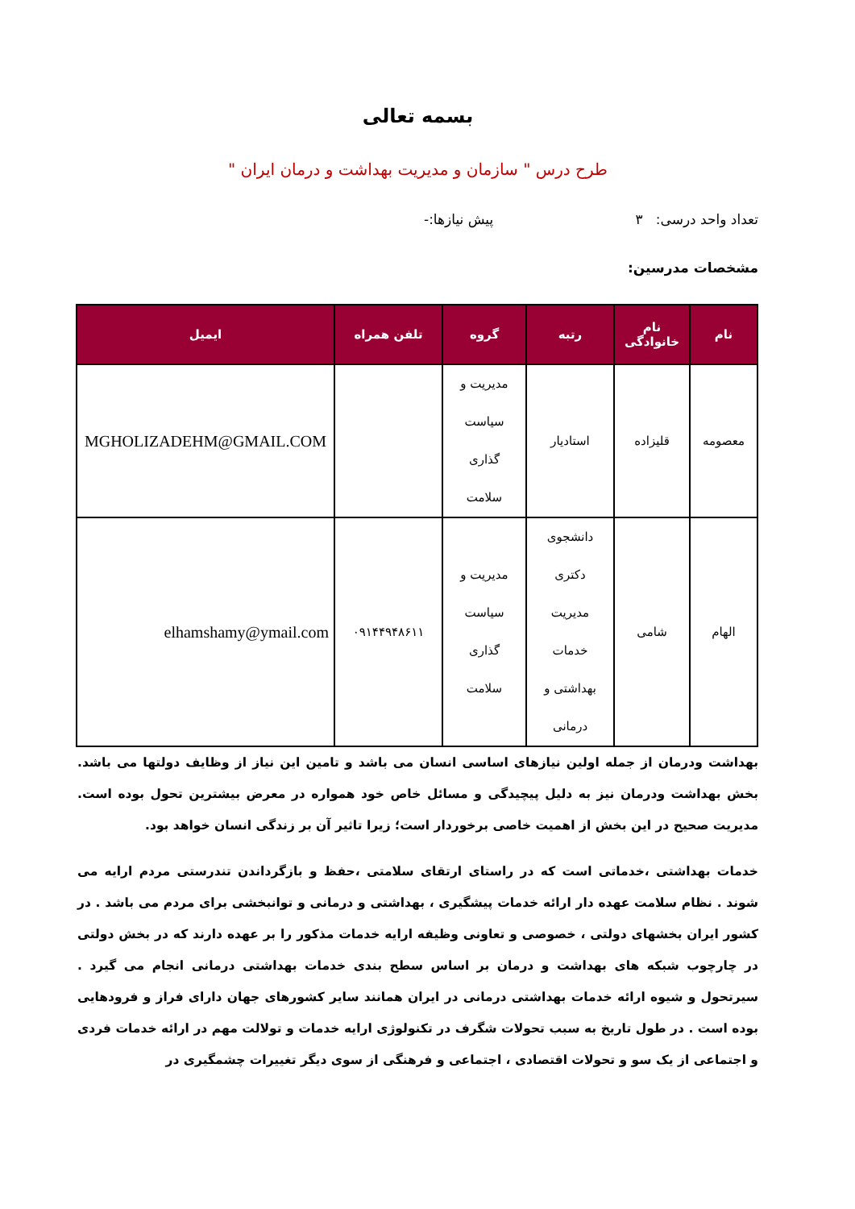بسمه تعالی
طرح درس " سازمان و مدیریت بهداشت و درمان ایران "
تعداد واحد درسی: ۳ پیش نیازها:-
مشخصات مدرسین:
| نام | نام خانوادگی | رتبه | گروه | تلفن همراه | ایمیل |
| --- | --- | --- | --- | --- | --- |
| معصومه | قلیزاده | استادیار | مدیریت و سیاست گذاری سلامت | | MGHOLIZADEHM@GMAIL.COM |
| الهام | شامی | دانشجوی دکتری مدیریت خدمات بهداشتی و درمانی | مدیریت و سیاست گذاری سلامت | ۰۹۱۴۴۹۴۸۶۱۱ | elhamshamy@ymail.com |
بهداشت ودرمان از جمله اولین نیازهای اساسی انسان می باشد و تامین این نیاز از وظایف دولتها می باشد. بخش بهداشت ودرمان نیز به دلیل پیچیدگی و مسائل خاص خود همواره در معرض بیشترین تحول بوده است. مدیریت صحیح در این بخش از اهمیت خاصی برخوردار است؛ زیرا تاثیر آن بر زندگی انسان خواهد بود.
خدمات بهداشتی ،خدماتی است که در راستای ارتقای سلامتی ،حفظ و بازگرداندن تندرستی مردم ارایه می شوند . نظام سلامت عهده دار ارائه خدمات پیشگیری ، بهداشتی و درمانی و توانبخشی برای مردم می باشد . در کشور ایران بخشهای دولتی ، خصوصی و تعاونی وظیفه ارایه خدمات مذکور را بر عهده دارند که در بخش دولتی در چارچوب شبکه های بهداشت و درمان بر اساس سطح بندی خدمات بهداشتی درمانی انجام می گیرد . سیرتحول و شیوه ارائه خدمات بهداشتی درمانی در ایران همانند سایر کشورهای جهان دارای فراز و فرودهایی بوده است . در طول تاریخ به سبب تحولات شگرف در تکنولوژی ارایه خدمات و تولالت مهم در ارائه خدمات فردی و اجتماعی از یک سو و تحولات اقتصادی ، اجتماعی و فرهنگی از سوی دیگر تغییرات چشمگیری در